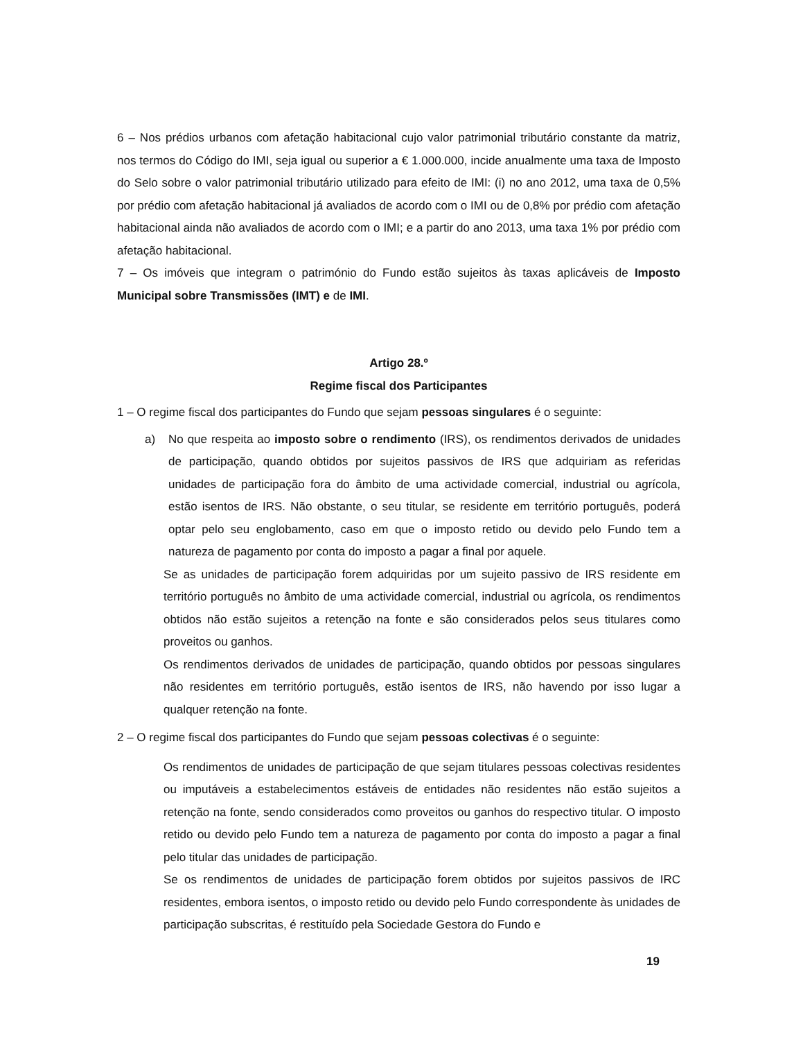6 – Nos prédios urbanos com afetação habitacional cujo valor patrimonial tributário constante da matriz, nos termos do Código do IMI, seja igual ou superior a € 1.000.000, incide anualmente uma taxa de Imposto do Selo sobre o valor patrimonial tributário utilizado para efeito de IMI: (i) no ano 2012, uma taxa de 0,5% por prédio com afetação habitacional já avaliados de acordo com o IMI ou de 0,8% por prédio com afetação habitacional ainda não avaliados de acordo com o IMI; e a partir do ano 2013, uma taxa 1% por prédio com afetação habitacional.
7 – Os imóveis que integram o património do Fundo estão sujeitos às taxas aplicáveis de Imposto Municipal sobre Transmissões (IMT) e de IMI.
Artigo 28.º
Regime fiscal dos Participantes
1 – O regime fiscal dos participantes do Fundo que sejam pessoas singulares é o seguinte:
a) No que respeita ao imposto sobre o rendimento (IRS), os rendimentos derivados de unidades de participação, quando obtidos por sujeitos passivos de IRS que adquiriam as referidas unidades de participação fora do âmbito de uma actividade comercial, industrial ou agrícola, estão isentos de IRS. Não obstante, o seu titular, se residente em território português, poderá optar pelo seu englobamento, caso em que o imposto retido ou devido pelo Fundo tem a natureza de pagamento por conta do imposto a pagar a final por aquele.
Se as unidades de participação forem adquiridas por um sujeito passivo de IRS residente em território português no âmbito de uma actividade comercial, industrial ou agrícola, os rendimentos obtidos não estão sujeitos a retenção na fonte e são considerados pelos seus titulares como proveitos ou ganhos.
Os rendimentos derivados de unidades de participação, quando obtidos por pessoas singulares não residentes em território português, estão isentos de IRS, não havendo por isso lugar a qualquer retenção na fonte.
2 – O regime fiscal dos participantes do Fundo que sejam pessoas colectivas é o seguinte:
Os rendimentos de unidades de participação de que sejam titulares pessoas colectivas residentes ou imputáveis a estabelecimentos estáveis de entidades não residentes não estão sujeitos a retenção na fonte, sendo considerados como proveitos ou ganhos do respectivo titular. O imposto retido ou devido pelo Fundo tem a natureza de pagamento por conta do imposto a pagar a final pelo titular das unidades de participação.
Se os rendimentos de unidades de participação forem obtidos por sujeitos passivos de IRC residentes, embora isentos, o imposto retido ou devido pelo Fundo correspondente às unidades de participação subscritas, é restituído pela Sociedade Gestora do Fundo e
19